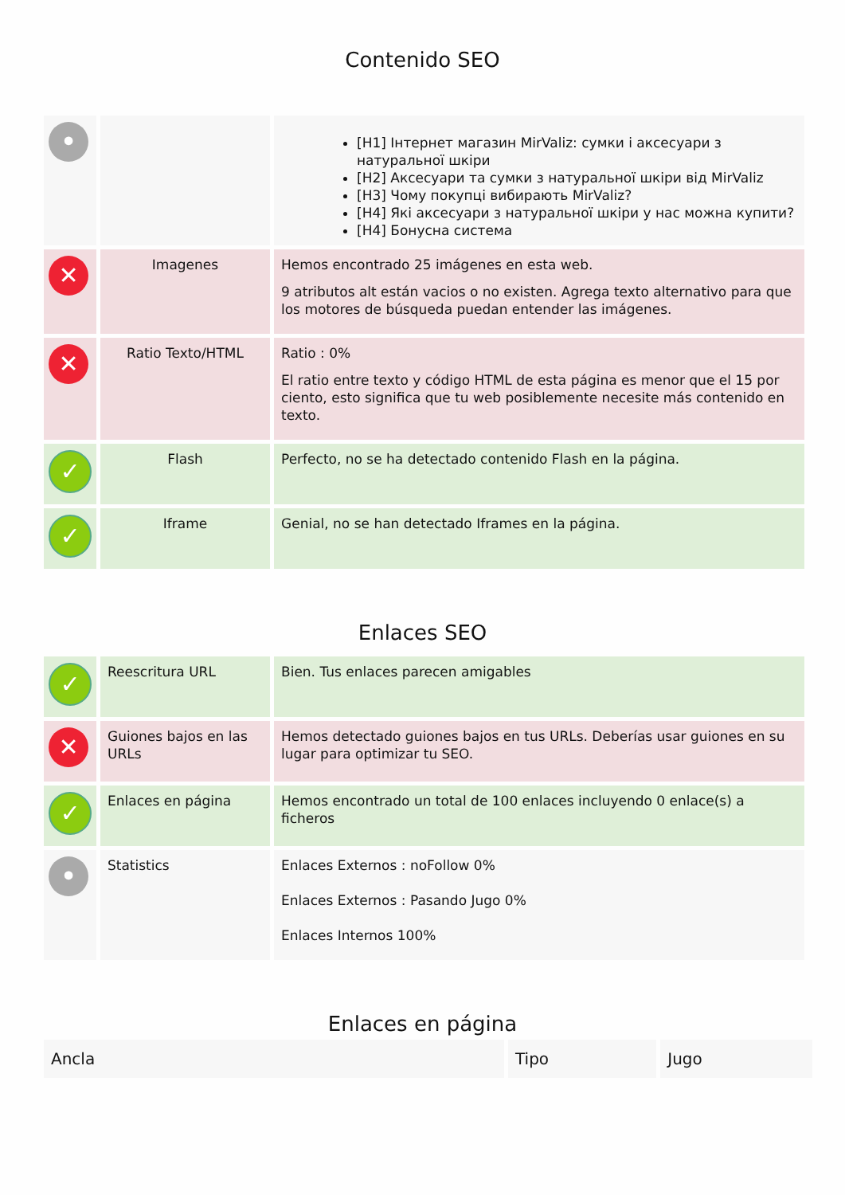Contenido SEO
| • | | [H1] Інтернет магазин MirValiz: сумки і аксесуари з натуральної шкіри [H2] Аксесуари та сумки з натуральної шкіри від MirValiz [H3] Чому покупці вибирають MirValiz? [H4] Які аксесуари з натуральної шкіри у нас можна купити? [H4] Бонусна система |
| ✕ | Imagenes | Hemos encontrado 25 imágenes en esta web. 9 atributos alt están vacios o no existen. Agrega texto alternativo para que los motores de búsqueda puedan entender las imágenes. |
| ✕ | Ratio Texto/HTML | Ratio : 0% El ratio entre texto y código HTML de esta página es menor que el 15 por ciento, esto significa que tu web posiblemente necesite más contenido en texto. |
| ✓ | Flash | Perfecto, no se ha detectado contenido Flash en la página. |
| ✓ | Iframe | Genial, no se han detectado Iframes en la página. |
Enlaces SEO
| ✓ | Reescritura URL | Bien. Tus enlaces parecen amigables |
| ✕ | Guiones bajos en las URLs | Hemos detectado guiones bajos en tus URLs. Deberías usar guiones en su lugar para optimizar tu SEO. |
| ✓ | Enlaces en página | Hemos encontrado un total de 100 enlaces incluyendo 0 enlace(s) a ficheros |
| • | Statistics | Enlaces Externos : noFollow 0% Enlaces Externos : Pasando Jugo 0% Enlaces Internos 100% |
Enlaces en página
| Ancla | Tipo | Jugo |
| --- | --- | --- |